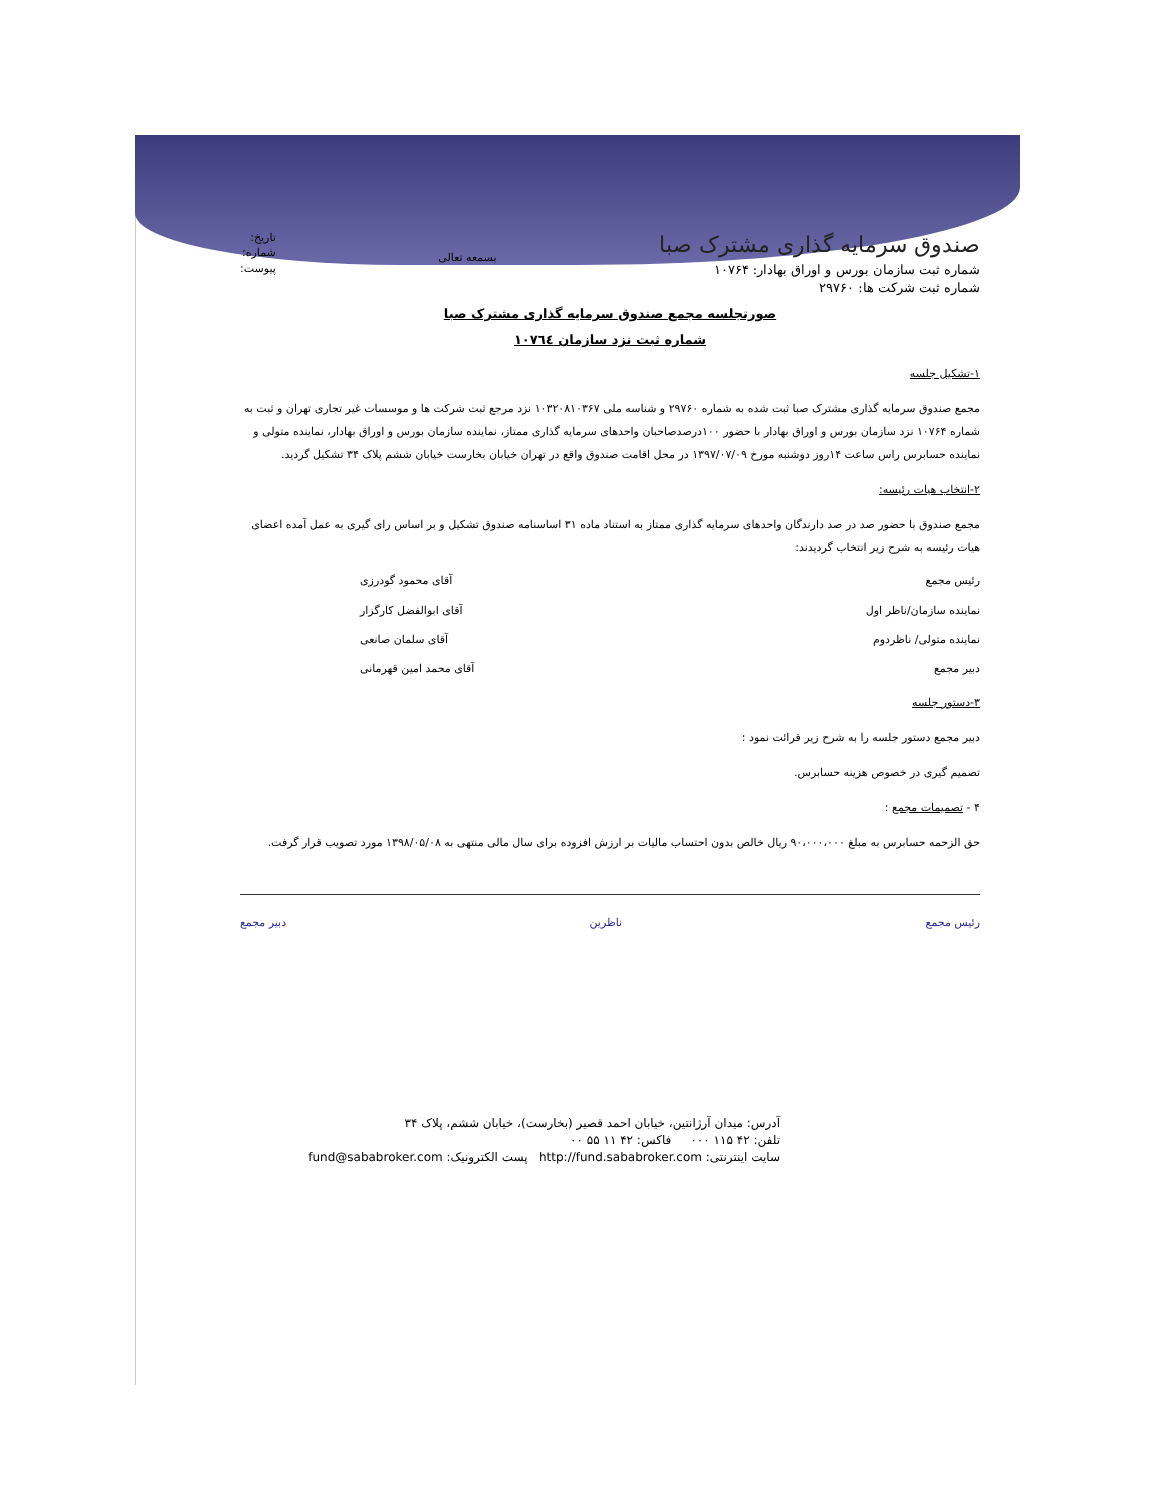صندوق سرمایه گذاری مشترک صبا
شماره ثبت سازمان بورس و اوراق بهادار: ۱۰۷۶۴
شماره ثبت شرکت ها: ۲۹۷۶۰
بسمعه تعالی
تاریخ:
شماره:
پیوست:
صورتجلسه مجمع صندوق سرمایه گذاری مشترک صبا
شماره ثبت نزد سازمان ١٠٧٦٤
۱-تشکیل جلسه
مجمع صندوق سرمایه گذاری مشترک صبا ثبت شده به شماره ۲۹۷۶۰ و شناسه ملی ۱۰۳۲۰۸۱۰۳۶۷ نزد مرجع ثبت شرکت ها و موسسات غیر تجاری تهران و ثبت به شماره ۱۰۷۶۴ نزد سازمان بورس و اوراق بهادار با حضور ۱۰۰درصدصاحبان واحدهای سرمایه گذاری ممتاز، نماینده سازمان بورس و اوراق بهادار، نماینده متولی و نماینده حسابرس راس ساعت ۱۴روز دوشنبه مورخ ۱۳۹۷/۰۷/۰۹ در محل اقامت صندوق واقع در تهران خیابان بخارست خیابان ششم پلاک ۳۴ تشکیل گردید.
۲-انتخاب هیات رئیسه:
مجمع صندوق با حضور صد در صد دارندگان واحدهای سرمایه گذاری ممتاز به استناد ماده ۳۱ اساسنامه صندوق تشکیل و بر اساس رای گیری به عمل آمده اعضای هیات رئیسه به شرح زیر انتخاب گردیدند:
رئیس مجمع آقای محمود گودرزی
نماینده سازمان/ناظر اول آقای ابوالفضل کارگزار
نماینده متولی/ ناظردوم آقای سلمان صانعی
دبیر مجمع آقای محمد امین قهرمانی
۳-دستور جلسه
دبیر مجمع دستور جلسه را به شرح زیر قرائت نمود :
تصمیم گیری در خصوص هزینه حسابرس.
۴ - تصمیمات مجمع :
حق الزحمه حسابرس به مبلغ ۹۰،۰۰۰،۰۰۰ ریال خالص بدون احتساب مالیات بر ارزش افزوده برای سال مالی منتهی به ۱۳۹۸/۰۵/۰۸ مورد تصویب قرار گرفت.
رئیس مجمع ناظرین دبیر مجمع
آدرس: میدان آرژانتین، خیابان احمد قصیر (بخارست)، خیابان ششم، پلاک ۳۴
تلفن: ۴۲ ۱۱۵ ۰۰۰ فاکس: ۴۲ ۱۱ ۵۵ ۰۰
سایت اینترنتی: http://fund.sababroker.com پست الکترونیک: fund@sababroker.com